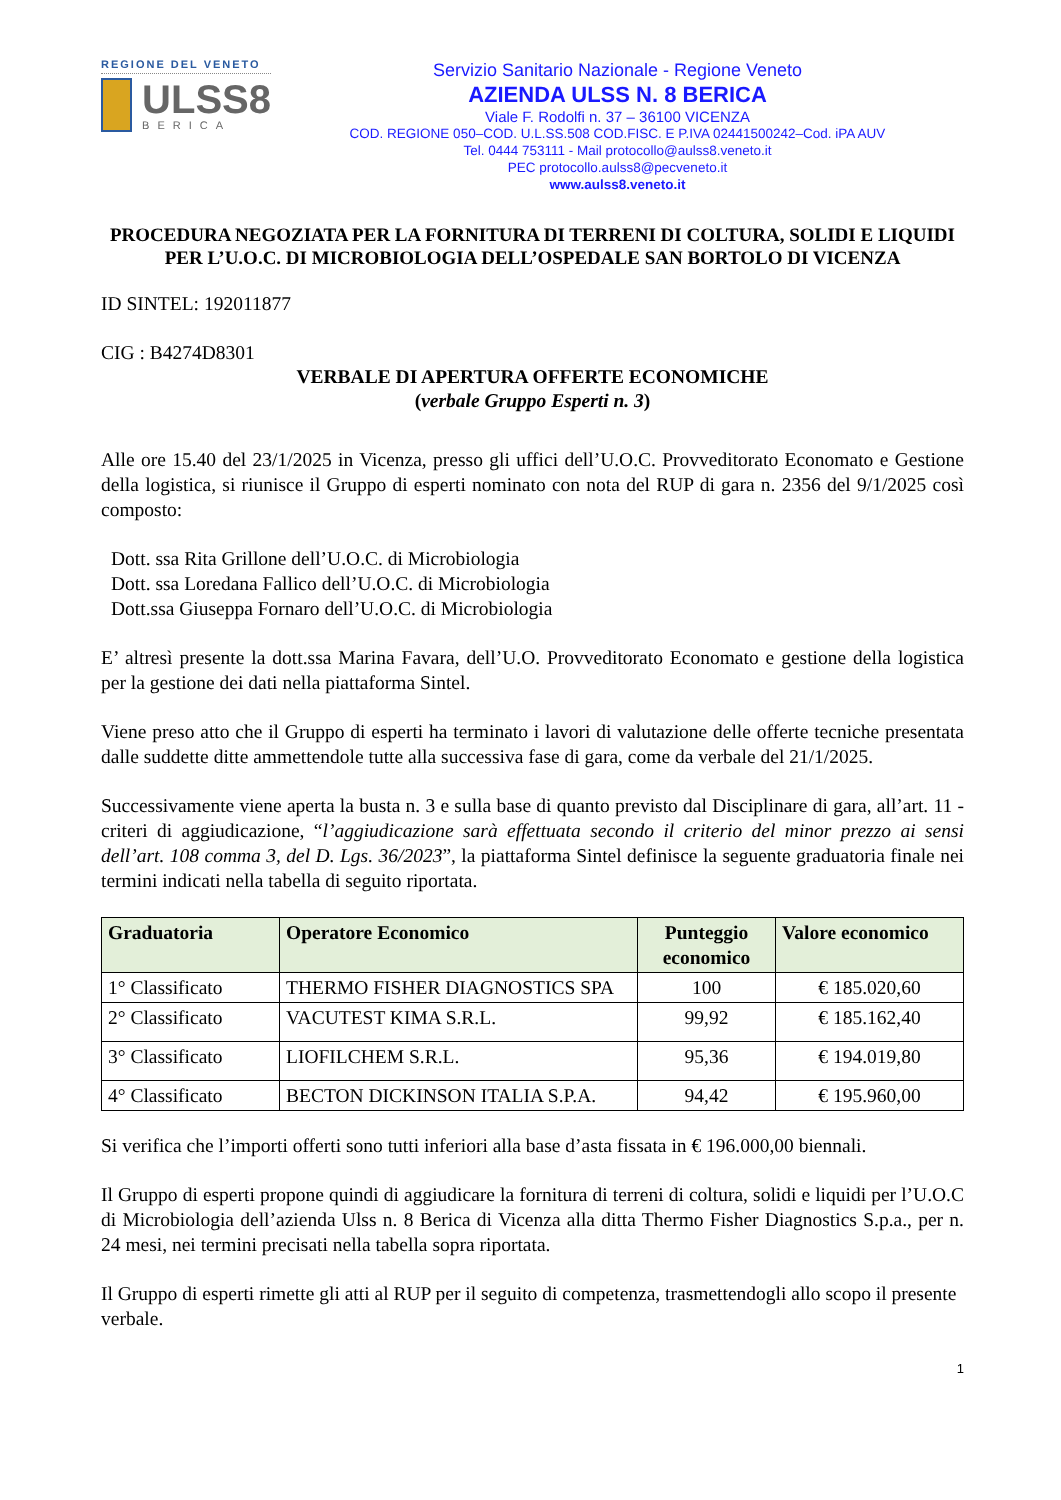REGIONE DEL VENETO
ULSS8
BERICA
Servizio Sanitario Nazionale - Regione Veneto
AZIENDA ULSS N. 8 BERICA
Viale F. Rodolfi n. 37 – 36100 VICENZA
COD. REGIONE 050–COD. U.L.SS.508 COD.FISC. E P.IVA 02441500242–Cod. iPA AUV
Tel. 0444 753111 - Mail protocollo@aulss8.veneto.it
PEC protocollo.aulss8@pecveneto.it
www.aulss8.veneto.it
PROCEDURA NEGOZIATA PER LA FORNITURA DI TERRENI DI COLTURA, SOLIDI E LIQUIDI PER L’U.O.C. DI MICROBIOLOGIA DELL’OSPEDALE SAN BORTOLO DI VICENZA
ID SINTEL: 192011877
CIG : B4274D8301
VERBALE DI APERTURA OFFERTE ECONOMICHE
(verbale Gruppo Esperti n. 3)
Alle ore 15.40 del 23/1/2025 in Vicenza, presso gli uffici dell’U.O.C. Provveditorato Economato e Gestione della logistica, si riunisce il Gruppo di esperti nominato con nota del RUP di gara n. 2356 del 9/1/2025 così composto:
Dott. ssa Rita Grillone dell’U.O.C. di Microbiologia
Dott. ssa Loredana Fallico dell’U.O.C. di Microbiologia
Dott.ssa Giuseppa Fornaro dell’U.O.C. di Microbiologia
E’ altresì presente la dott.ssa Marina Favara, dell’U.O. Provveditorato Economato e gestione della logistica per la gestione dei dati nella piattaforma Sintel.
Viene preso atto che il Gruppo di esperti ha terminato i lavori di valutazione delle offerte tecniche presentata dalle suddette ditte ammettendole tutte alla successiva fase di gara, come da verbale del 21/1/2025.
Successivamente viene aperta la busta n. 3 e sulla base di quanto previsto dal Disciplinare di gara, all’art. 11 - criteri di aggiudicazione, “l’aggiudicazione sarà effettuata secondo il criterio del minor prezzo ai sensi dell’art. 108 comma 3, del D. Lgs. 36/2023”, la piattaforma Sintel definisce la seguente graduatoria finale nei termini indicati nella tabella di seguito riportata.
| Graduatoria | Operatore Economico | Punteggio economico | Valore economico |
| --- | --- | --- | --- |
| 1° Classificato | THERMO FISHER DIAGNOSTICS SPA | 100 | € 185.020,60 |
| 2° Classificato | VACUTEST KIMA S.R.L. | 99,92 | € 185.162,40 |
| 3° Classificato | LIOFILCHEM S.R.L. | 95,36 | € 194.019,80 |
| 4° Classificato | BECTON DICKINSON ITALIA S.P.A. | 94,42 | € 195.960,00 |
Si verifica che l’importi offerti sono tutti inferiori alla base d’asta fissata in € 196.000,00 biennali.
Il Gruppo di esperti propone quindi di aggiudicare la fornitura di terreni di coltura, solidi e liquidi per l’U.O.C di Microbiologia dell’azienda Ulss n. 8 Berica di Vicenza alla ditta Thermo Fisher Diagnostics S.p.a., per n. 24 mesi, nei termini precisati nella tabella sopra riportata.
Il Gruppo di esperti rimette gli atti al RUP per il seguito di competenza, trasmettendogli allo scopo il presente verbale.
1